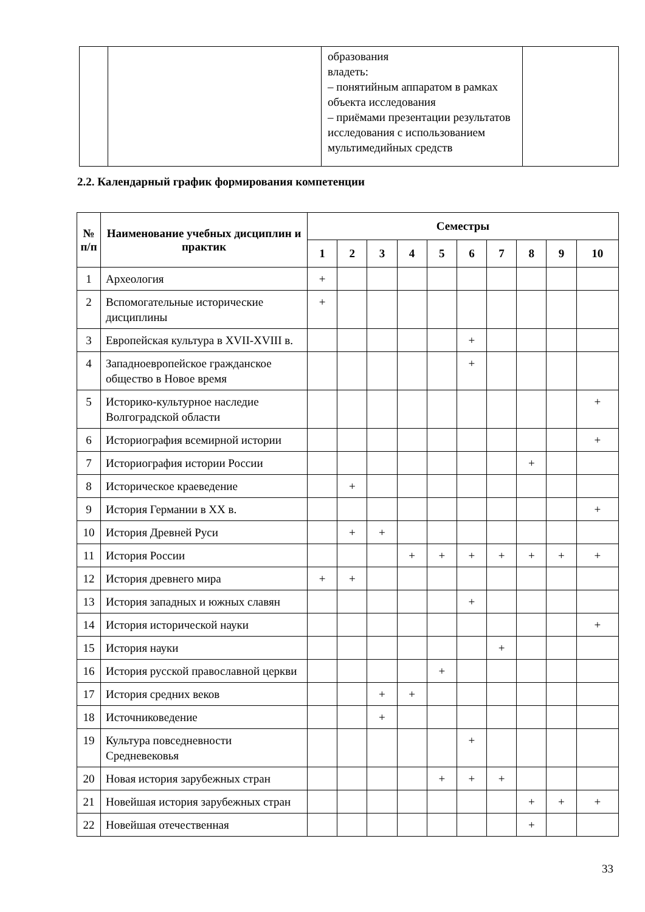| | | образования владеть: – понятийным аппаратом в рамках объекта исследования – приёмами презентации результатов исследования с использованием мультимедийных средств | |
2.2. Календарный график формирования компетенции
| № п/п | Наименование учебных дисциплин и практик | Семестры | | | | | | | | | |
| --- | --- | --- | --- | --- | --- | --- | --- | --- | --- | --- | --- |
| | | 1 | 2 | 3 | 4 | 5 | 6 | 7 | 8 | 9 | 10 |
| 1 | Археология | + | | | | | | | | | |
| 2 | Вспомогательные исторические дисциплины | + | | | | | | | | | |
| 3 | Европейская культура в XVII-XVIII в. | | | | | | + | | | | |
| 4 | Западноевропейское гражданское общество в Новое время | | | | | | + | | | | |
| 5 | Историко-культурное наследие Волгоградской области | | | | | | | | | | + |
| 6 | Историография всемирной истории | | | | | | | | | | + |
| 7 | Историография истории России | | | | | | | | + | | |
| 8 | Историческое краеведение | | + | | | | | | | | |
| 9 | История Германии в XX в. | | | | | | | | | | + |
| 10 | История Древней Руси | | + | + | | | | | | | |
| 11 | История России | | | | + | + | + | + | + | + | + |
| 12 | История древнего мира | + | + | | | | | | | | |
| 13 | История западных и южных славян | | | | | | + | | | | |
| 14 | История исторической науки | | | | | | | | | | + |
| 15 | История науки | | | | | | | + | | | |
| 16 | История русской православной церкви | | | | | + | | | | | |
| 17 | История средних веков | | | + | + | | | | | | |
| 18 | Источниковедение | | | + | | | | | | | |
| 19 | Культура повседневности Средневековья | | | | | | + | | | | |
| 20 | Новая история зарубежных стран | | | | | + | + | + | | | |
| 21 | Новейшая история зарубежных стран | | | | | | | | + | + | + |
| 22 | Новейшая отечественная | | | | | | | | + | | |
33